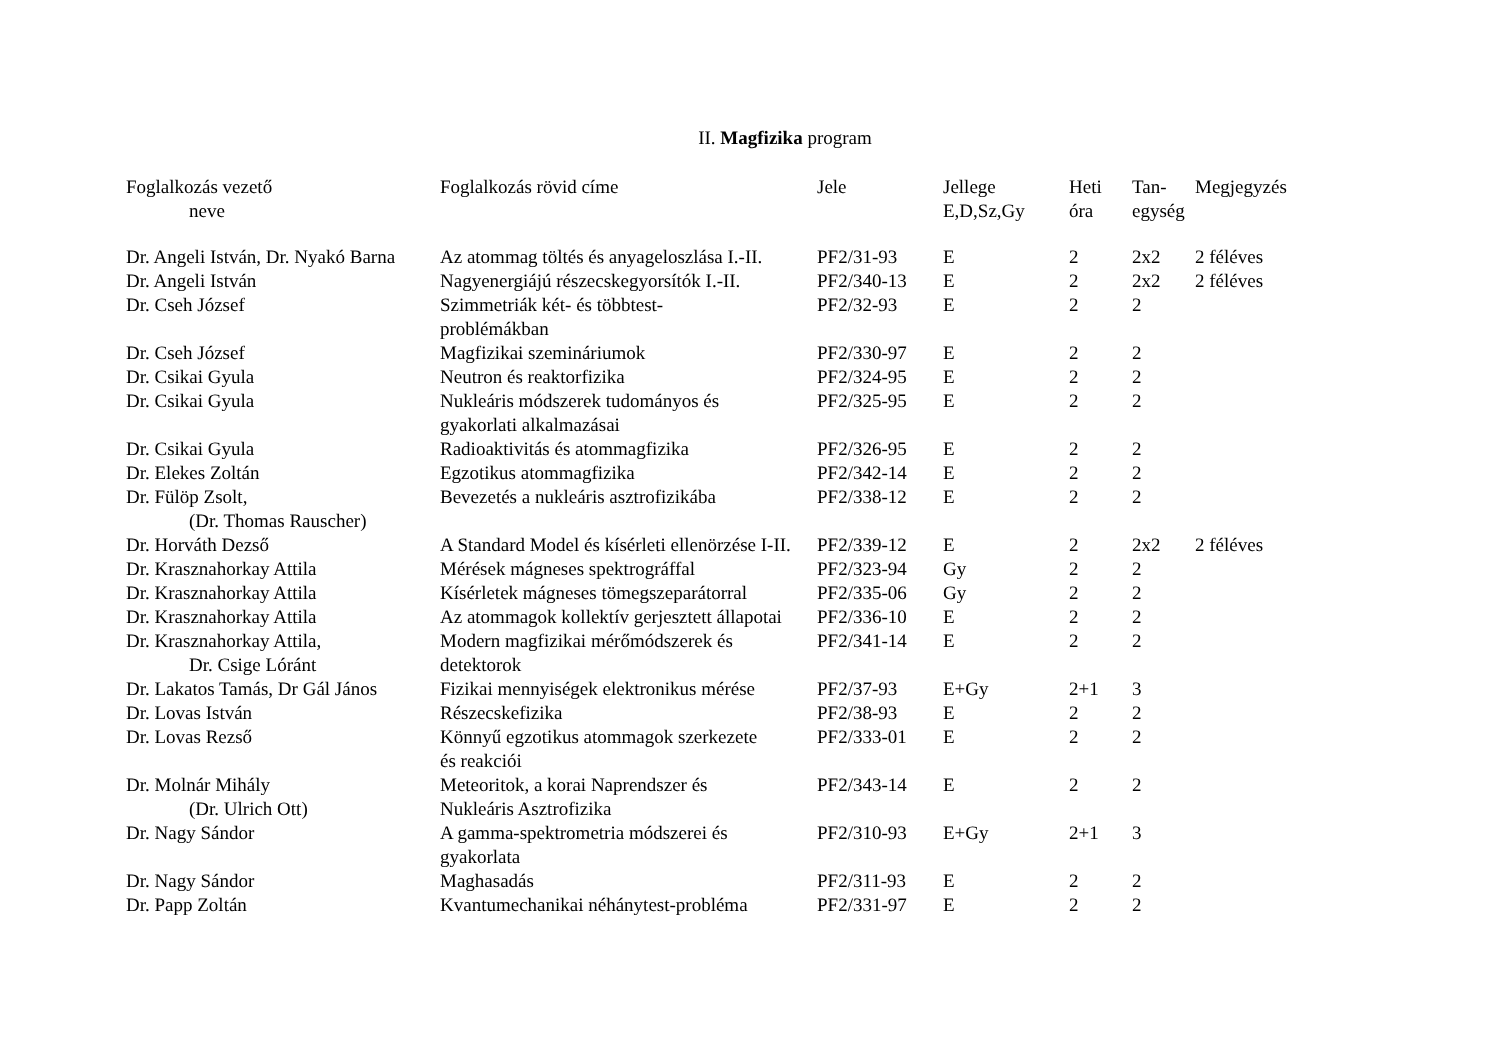II. Magfizika program
| Foglalkozás vezető neve | Foglalkozás rövid címe | Jele | Jellege E,D,Sz,Gy | Heti óra | Tan- egység | Megjegyzés |
| --- | --- | --- | --- | --- | --- | --- |
| Dr. Angeli István, Dr. Nyakó Barna | Az atommag töltés és anyageloszlása I.-II. | PF2/31-93 | E | 2 | 2x2 | 2 féléves |
| Dr. Angeli István | Nagyenergiájú részecskegyorsítók I.-II. | PF2/340-13 | E | 2 | 2x2 | 2 féléves |
| Dr. Cseh József | Szimmetriák két- és többtest- problémákban | PF2/32-93 | E | 2 | 2 | |
| Dr. Cseh József | Magfizikai szemináriumok | PF2/330-97 | E | 2 | 2 | |
| Dr. Csikai Gyula | Neutron és reaktorfizika | PF2/324-95 | E | 2 | 2 | |
| Dr. Csikai Gyula | Nukleáris módszerek tudományos és gyakorlati alkalmazásai | PF2/325-95 | E | 2 | 2 | |
| Dr. Csikai Gyula | Radioaktivitás és atommagfizika | PF2/326-95 | E | 2 | 2 | |
| Dr. Elekes Zoltán | Egzotikus atommagfizika | PF2/342-14 | E | 2 | 2 | |
| Dr. Fülöp Zsolt, (Dr. Thomas Rauscher) | Bevezetés a nukleáris asztrofizikába | PF2/338-12 | E | 2 | 2 | |
| Dr. Horváth Dezső | A Standard Model és kísérleti ellenörzése I-II. | PF2/339-12 | E | 2 | 2x2 | 2 féléves |
| Dr. Krasznahorkay Attila | Mérések mágneses spektrográffal | PF2/323-94 | Gy | 2 | 2 | |
| Dr. Krasznahorkay Attila | Kísérletek mágneses tömegszeparátorral | PF2/335-06 | Gy | 2 | 2 | |
| Dr. Krasznahorkay Attila | Az atommagok kollektív gerjesztett állapotai | PF2/336-10 | E | 2 | 2 | |
| Dr. Krasznahorkay Attila, Dr. Csige Lóránt | Modern magfizikai mérőmódszerek és detektorok | PF2/341-14 | E | 2 | 2 | |
| Dr. Lakatos Tamás, Dr Gál János | Fizikai mennyiségek elektronikus mérése | PF2/37-93 | E+Gy | 2+1 | 3 | |
| Dr. Lovas István | Részecskefizika | PF2/38-93 | E | 2 | 2 | |
| Dr. Lovas Rezső | Könnyű egzotikus atommagok szerkezete és reakciói | PF2/333-01 | E | 2 | 2 | |
| Dr. Molnár Mihály (Dr. Ulrich Ott) | Meteoritok, a korai Naprendszer és Nukleáris Asztrofizika | PF2/343-14 | E | 2 | 2 | |
| Dr. Nagy Sándor | A gamma-spektrometria módszerei és gyakorlata | PF2/310-93 | E+Gy | 2+1 | 3 | |
| Dr. Nagy Sándor | Maghasadás | PF2/311-93 | E | 2 | 2 | |
| Dr. Papp Zoltán | Kvantumechanikai néhánytest-probléma | PF2/331-97 | E | 2 | 2 | |